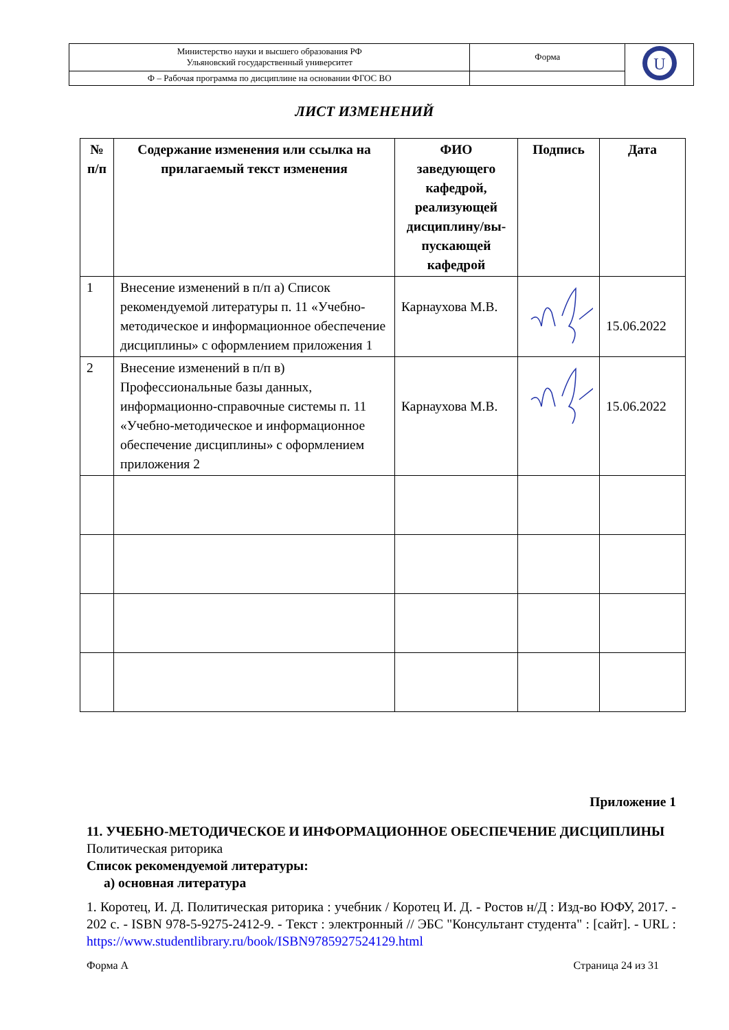| Министерство науки и высшего образования РФ Ульяновский государственный университет | Форма | U |
| Ф – Рабочая программа по дисциплине на основании ФГОС ВО | | |
ЛИСТ ИЗМЕНЕНИЙ
| № п/п | Содержание изменения или ссылка на прилагаемый текст изменения | ФИО заведующего кафедрой, реализующей дисциплину/вы-пускающей кафедрой | Подпись | Дата |
| --- | --- | --- | --- | --- |
| 1 | Внесение изменений в п/п а) Список рекомендуемой литературы п. 11 «Учебно-методическое и информационное обеспечение дисциплины» с оформлением приложения 1 | Карнаухова М.В. | | 15.06.2022 |
| 2 | Внесение изменений в п/п в) Профессиональные базы данных, информационно-справочные системы п. 11 «Учебно-методическое и информационное обеспечение дисциплины» с оформлением приложения 2 | Карнаухова М.В. | | 15.06.2022 |
Приложение 1
11. УЧЕБНО-МЕТОДИЧЕСКОЕ И ИНФОРМАЦИОННОЕ ОБЕСПЕЧЕНИЕ ДИСЦИПЛИНЫ Политическая риторика
Список рекомендуемой литературы:
а) основная литература
1. Коротец, И. Д. Политическая риторика : учебник / Коротец И. Д. - Ростов н/Д : Изд-во ЮФУ, 2017. - 202 с. - ISBN 978-5-9275-2412-9. - Текст : электронный // ЭБС "Консультант студента" : [сайт]. - URL : https://www.studentlibrary.ru/book/ISBN9785927524129.html
Форма А Страница 24 из 31